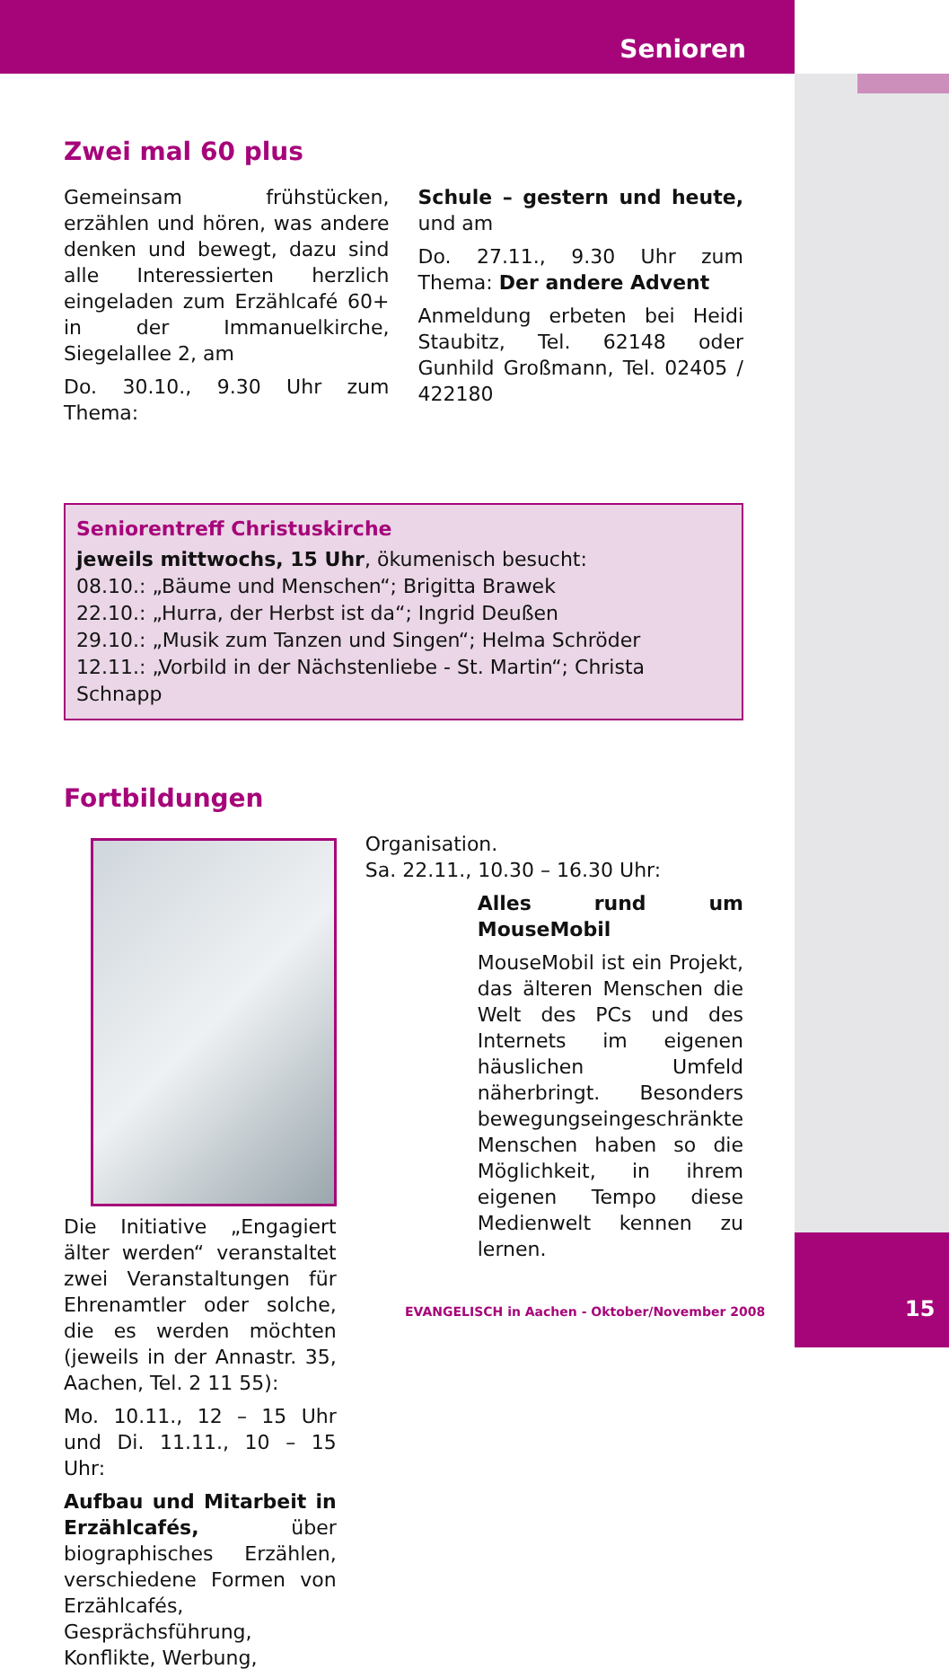Senioren
Zwei mal 60 plus
Gemeinsam frühstücken, erzählen und hören, was andere denken und bewegt, dazu sind alle Interessierten herzlich eingeladen zum Erzählcafé 60+ in der Immanuelkirche, Siegelallee 2, am
Do. 30.10., 9.30 Uhr zum Thema:
Schule – gestern und heute, und am
Do. 27.11., 9.30 Uhr zum Thema: Der andere Advent
Anmeldung erbeten bei Heidi Staubitz, Tel. 62148 oder Gunhild Großmann, Tel. 02405 / 422180
Seniorentreff Christuskirche
jeweils mittwochs, 15 Uhr, ökumenisch besucht:
08.10.: „Bäume und Menschen“; Brigitta Brawek
22.10.: „Hurra, der Herbst ist da“; Ingrid Deußen
29.10.: „Musik zum Tanzen und Singen“; Helma Schröder
12.11.: „Vorbild in der Nächstenliebe - St. Martin“; Christa Schnapp
Fortbildungen
Die Initiative „Engagiert älter werden“ veranstaltet zwei Veranstaltungen für Ehrenamtler oder solche, die es werden möchten (jeweils in der Annastr. 35, Aachen, Tel. 2 11 55):
Mo. 10.11., 12 – 15 Uhr und Di. 11.11., 10 – 15 Uhr:
Aufbau und Mitarbeit in Erzählcafés, über biographisches Erzählen, verschiedene Formen von Erzählcafés, Gesprächsführung, Konflikte, Werbung,
Organisation.
Sa. 22.11., 10.30 – 16.30 Uhr:
Alles rund um MouseMobil
MouseMobil ist ein Projekt, das älteren Menschen die Welt des PCs und des Internets im eigenen häuslichen Umfeld näherbringt. Besonders bewegungseingeschränkte Menschen haben so die Möglichkeit, in ihrem eigenen Tempo diese Medienwelt kennen zu lernen.
EVANGELISCH in Aachen - Oktober/November 2008
15